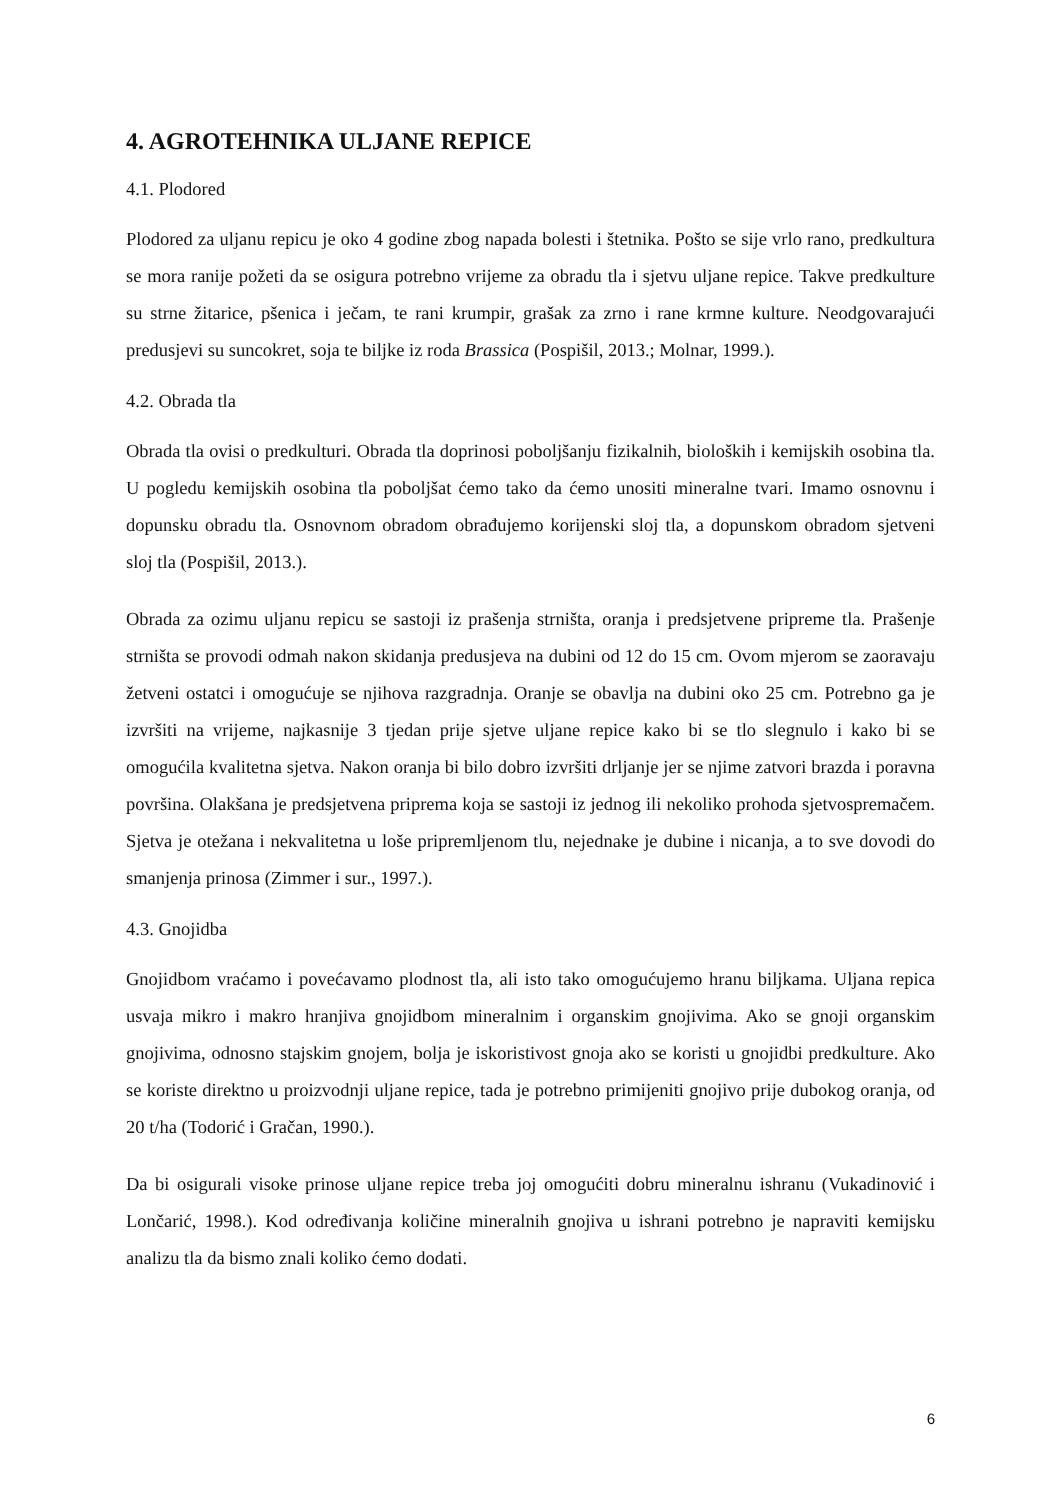4. AGROTEHNIKA ULJANE REPICE
4.1. Plodored
Plodored za uljanu repicu je oko 4 godine zbog napada bolesti i štetnika. Pošto se sije vrlo rano, predkultura se mora ranije požeti da se osigura potrebno vrijeme za obradu tla i sjetvu uljane repice. Takve predkulture su strne žitarice, pšenica i ječam, te rani krumpir, grašak za zrno i rane krmne kulture. Neodgovarajući predusjevi su suncokret, soja te biljke iz roda Brassica (Pospišil, 2013.; Molnar, 1999.).
4.2. Obrada tla
Obrada tla ovisi o predkulturi. Obrada tla doprinosi poboljšanju fizikalnih, bioloških i kemijskih osobina tla. U pogledu kemijskih osobina tla poboljšat ćemo tako da ćemo unositi mineralne tvari. Imamo osnovnu i dopunsku obradu tla. Osnovnom obradom obrađujemo korijenski sloj tla, a dopunskom obradom sjetveni sloj tla (Pospišil, 2013.).
Obrada za ozimu uljanu repicu se sastoji iz prašenja strništa, oranja i predsjetvene pripreme tla. Prašenje strništa se provodi odmah nakon skidanja predusjeva na dubini od 12 do 15 cm. Ovom mjerom se zaoravaju žetveni ostatci i omogućuje se njihova razgradnja. Oranje se obavlja na dubini oko 25 cm. Potrebno ga je izvršiti na vrijeme, najkasnije 3 tjedan prije sjetve uljane repice kako bi se tlo slegnulo i kako bi se omogućila kvalitetna sjetva. Nakon oranja bi bilo dobro izvršiti drljanje jer se njime zatvori brazda i poravna površina. Olakšana je predsjetvena priprema koja se sastoji iz jednog ili nekoliko prohoda sjetvospremačem. Sjetva je otežana i nekvalitetna u loše pripremljenom tlu, nejednake je dubine i nicanja, a to sve dovodi do smanjenja prinosa (Zimmer i sur., 1997.).
4.3. Gnojidba
Gnojidbom vraćamo i povećavamo plodnost tla, ali isto tako omogućujemo hranu biljkama. Uljana repica usvaja mikro i makro hranjiva gnojidbom mineralnim i organskim gnojivima. Ako se gnoji organskim gnojivima, odnosno stajskim gnojem, bolja je iskoristivost gnoja ako se koristi u gnojidbi predkulture. Ako se koriste direktno u proizvodnji uljane repice, tada je potrebno primijeniti gnojivo prije dubokog oranja, od 20 t/ha (Todorić i Gračan, 1990.).
Da bi osigurali visoke prinose uljane repice treba joj omogućiti dobru mineralnu ishranu (Vukadinović i Lončarić, 1998.). Kod određivanja količine mineralnih gnojiva u ishrani potrebno je napraviti kemijsku analizu tla da bismo znali koliko ćemo dodati.
6